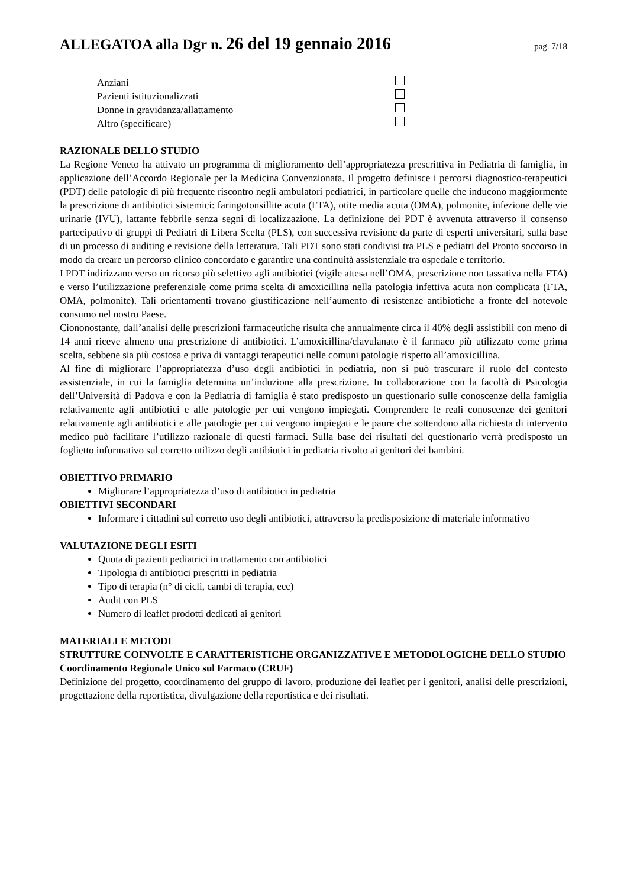ALLEGATOA alla Dgr n. 26 del 19 gennaio 2016 pag. 7/18
Anziani
Pazienti istituzionalizzati
Donne in gravidanza/allattamento
Altro (specificare)
RAZIONALE DELLO STUDIO
La Regione Veneto ha attivato un programma di miglioramento dell’appropriatezza prescrittiva in Pediatria di famiglia, in applicazione dell’Accordo Regionale per la Medicina Convenzionata. Il progetto definisce i percorsi diagnostico-terapeutici (PDT) delle patologie di più frequente riscontro negli ambulatori pediatrici, in particolare quelle che inducono maggiormente la prescrizione di antibiotici sistemici: faringotonsillite acuta (FTA), otite media acuta (OMA), polmonite, infezione delle vie urinarie (IVU), lattante febbrile senza segni di localizzazione. La definizione dei PDT è avvenuta attraverso il consenso partecipativo di gruppi di Pediatri di Libera Scelta (PLS), con successiva revisione da parte di esperti universitari, sulla base di un processo di auditing e revisione della letteratura. Tali PDT sono stati condivisi tra PLS e pediatri del Pronto soccorso in modo da creare un percorso clinico concordato e garantire una continuità assistenziale tra ospedale e territorio.
I PDT indirizzano verso un ricorso più selettivo agli antibiotici (vigile attesa nell’OMA, prescrizione non tassativa nella FTA) e verso l’utilizzazione preferenziale come prima scelta di amoxicillina nella patologia infettiva acuta non complicata (FTA, OMA, polmonite). Tali orientamenti trovano giustificazione nell’aumento di resistenze antibiotiche a fronte del notevole consumo nel nostro Paese.
Ciononostante, dall’analisi delle prescrizioni farmaceutiche risulta che annualmente circa il 40% degli assistibili con meno di 14 anni riceve almeno una prescrizione di antibiotici. L’amoxicillina/clavulanato è il farmaco più utilizzato come prima scelta, sebbene sia più costosa e priva di vantaggi terapeutici nelle comuni patologie rispetto all’amoxicillina.
Al fine di migliorare l’appropriatezza d’uso degli antibiotici in pediatria, non si può trascurare il ruolo del contesto assistenziale, in cui la famiglia determina un’induzione alla prescrizione. In collaborazione con la facoltà di Psicologia dell’Università di Padova e con la Pediatria di famiglia è stato predisposto un questionario sulle conoscenze della famiglia relativamente agli antibiotici e alle patologie per cui vengono impiegati. Comprendere le reali conoscenze dei genitori relativamente agli antibiotici e alle patologie per cui vengono impiegati e le paure che sottendono alla richiesta di intervento medico può facilitare l’utilizzo razionale di questi farmaci. Sulla base dei risultati del questionario verrà predisposto un foglietto informativo sul corretto utilizzo degli antibiotici in pediatria rivolto ai genitori dei bambini.
OBIETTIVO PRIMARIO
Migliorare l’appropriatezza d’uso di antibiotici in pediatria
OBIETTIVI SECONDARI
Informare i cittadini sul corretto uso degli antibiotici, attraverso la predisposizione di materiale informativo
VALUTAZIONE DEGLI ESITI
Quota di pazienti pediatrici in trattamento con antibiotici
Tipologia di antibiotici prescritti in pediatria
Tipo di terapia (n° di cicli, cambi di terapia, ecc)
Audit con PLS
Numero di leaflet prodotti dedicati ai genitori
MATERIALI E METODI
STRUTTURE COINVOLTE E CARATTERISTICHE ORGANIZZATIVE E METODOLOGICHE DELLO STUDIO
Coordinamento Regionale Unico sul Farmaco (CRUF)
Definizione del progetto, coordinamento del gruppo di lavoro, produzione dei leaflet per i genitori, analisi delle prescrizioni, progettazione della reportistica, divulgazione della reportistica e dei risultati.